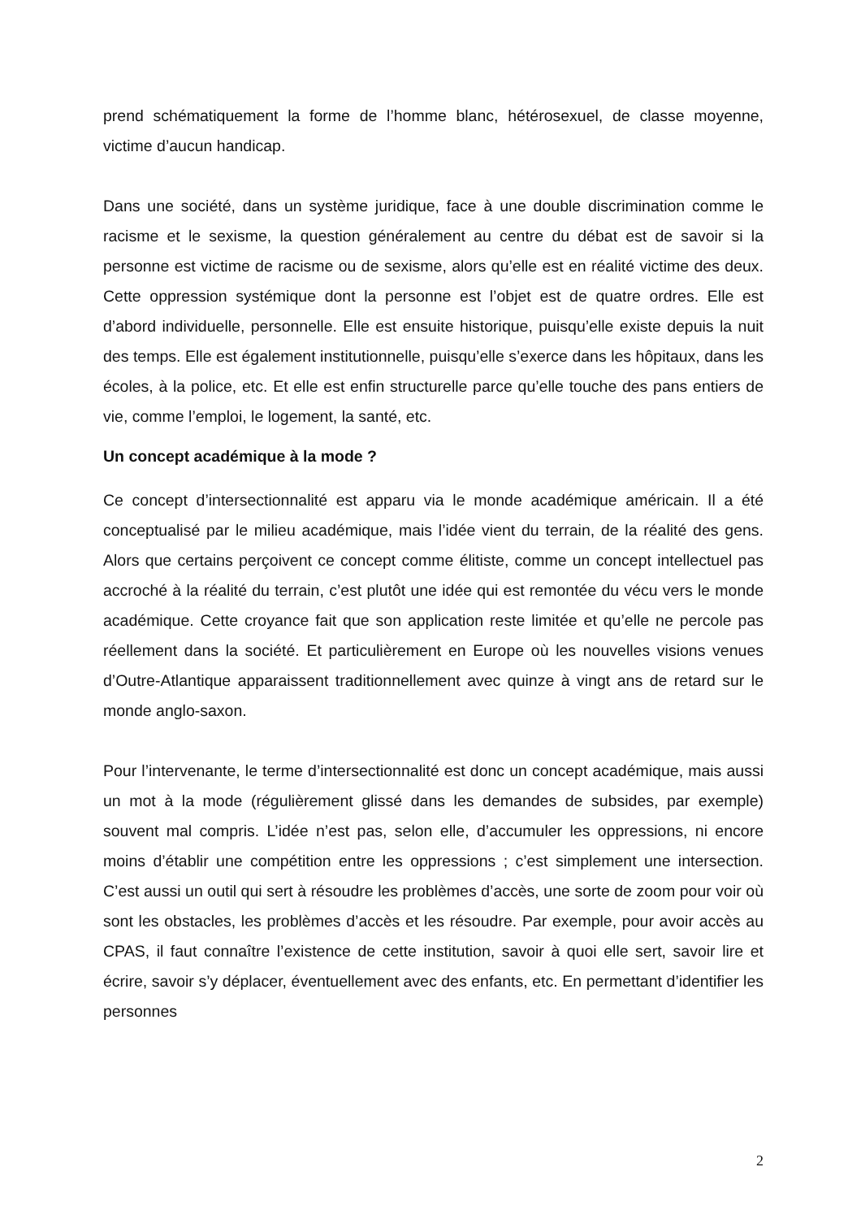prend schématiquement la forme de l’homme blanc, hétérosexuel, de classe moyenne, victime d’aucun handicap.
Dans une société, dans un système juridique, face à une double discrimination comme le racisme et le sexisme, la question généralement au centre du débat est de savoir si la personne est victime de racisme ou de sexisme, alors qu’elle est en réalité victime des deux. Cette oppression systémique dont la personne est l’objet est de quatre ordres. Elle est d’abord individuelle, personnelle. Elle est ensuite historique, puisqu’elle existe depuis la nuit des temps. Elle est également institutionnelle, puisqu’elle s’exerce dans les hôpitaux, dans les écoles, à la police, etc. Et elle est enfin structurelle parce qu’elle touche des pans entiers de vie, comme l’emploi, le logement, la santé, etc.
Un concept académique à la mode ?
Ce concept d’intersectionnalité est apparu via le monde académique américain. Il a été conceptualisé par le milieu académique, mais l’idée vient du terrain, de la réalité des gens. Alors que certains perçoivent ce concept comme élitiste, comme un concept intellectuel pas accroché à la réalité du terrain, c’est plutôt une idée qui est remontée du vécu vers le monde académique. Cette croyance fait que son application reste limitée et qu’elle ne percole pas réellement dans la société. Et particulièrement en Europe où les nouvelles visions venues d’Outre-Atlantique apparaissent traditionnellement avec quinze à vingt ans de retard sur le monde anglo-saxon.
Pour l’intervenante, le terme d’intersectionnalité est donc un concept académique, mais aussi un mot à la mode (régulièrement glissé dans les demandes de subsides, par exemple) souvent mal compris. L’idée n’est pas, selon elle, d’accumuler les oppressions, ni encore moins d’établir une compétition entre les oppressions ; c’est simplement une intersection. C’est aussi un outil qui sert à résoudre les problèmes d’accès, une sorte de zoom pour voir où sont les obstacles, les problèmes d’accès et les résoudre. Par exemple, pour avoir accès au CPAS, il faut connaître l’existence de cette institution, savoir à quoi elle sert, savoir lire et écrire, savoir s’y déplacer, éventuellement avec des enfants, etc. En permettant d’identifier les personnes
2